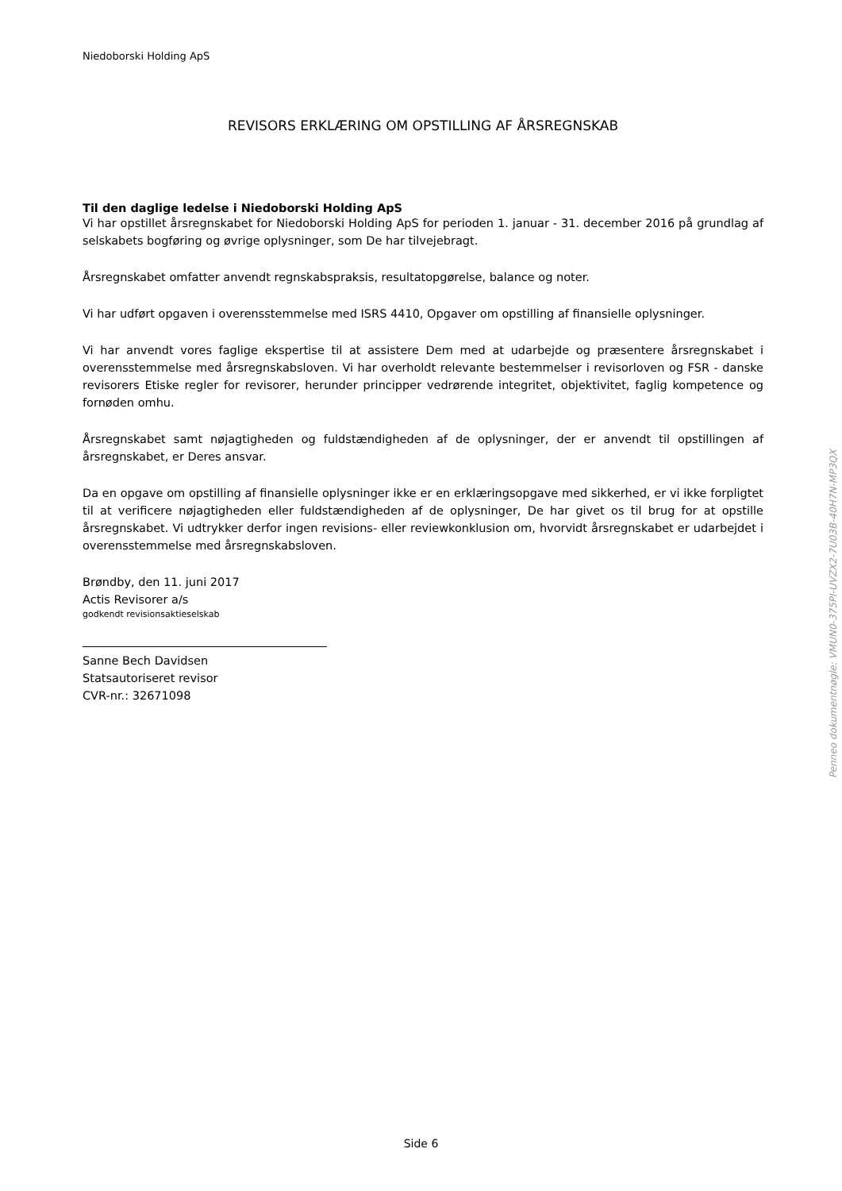Niedoborski Holding ApS
REVISORS ERKLÆRING OM OPSTILLING AF ÅRSREGNSKAB
Til den daglige ledelse i Niedoborski Holding ApS
Vi har opstillet årsregnskabet for Niedoborski Holding ApS for perioden 1. januar - 31. december 2016 på grundlag af selskabets bogføring og øvrige oplysninger, som De har tilvejebragt.
Årsregnskabet omfatter anvendt regnskabspraksis, resultatopgørelse, balance og noter.
Vi har udført opgaven i overensstemmelse med ISRS 4410, Opgaver om opstilling af finansielle oplysninger.
Vi har anvendt vores faglige ekspertise til at assistere Dem med at udarbejde og præsentere årsregnskabet i overensstemmelse med årsregnskabsloven. Vi har overholdt relevante bestemmelser i revisorloven og FSR - danske revisorers Etiske regler for revisorer, herunder principper vedrørende integritet, objektivitet, faglig kompetence og fornøden omhu.
Årsregnskabet samt nøjagtigheden og fuldstændigheden af de oplysninger, der er anvendt til opstillingen af årsregnskabet, er Deres ansvar.
Da en opgave om opstilling af finansielle oplysninger ikke er en erklæringsopgave med sikkerhed, er vi ikke forpligtet til at verificere nøjagtigheden eller fuldstændigheden af de oplysninger, De har givet os til brug for at opstille årsregnskabet. Vi udtrykker derfor ingen revisions- eller reviewkonklusion om, hvorvidt årsregnskabet er udarbejdet i overensstemmelse med årsregnskabsloven.
Brøndby, den 11. juni 2017
Actis Revisorer a/s
godkendt revisionsaktieselskab
Sanne Bech Davidsen
Statsautoriseret revisor
CVR-nr.: 32671098
Penneo dokumentnøgle: VMUN0-375PI-UVZX2-7U03B-40H7N-MP3QX
Side 6